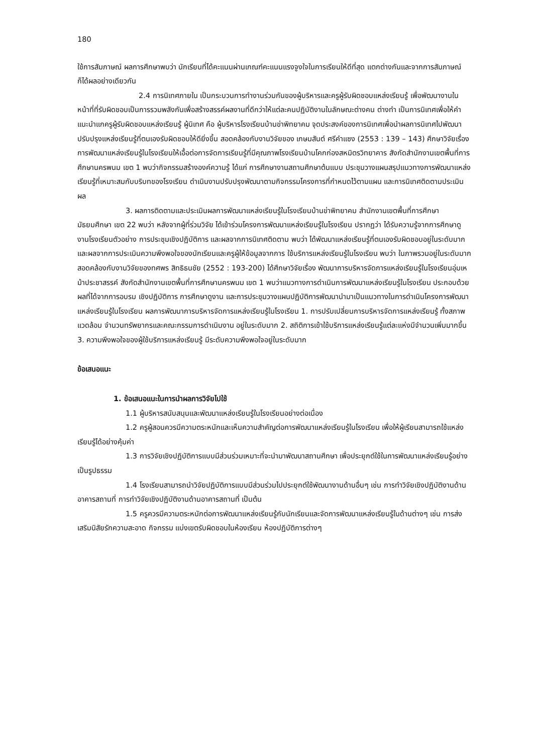180
ใช้การสัมภาษณ์ ผลการศึกษาพบว่า นักเรียนที่ได้คะแนนผ่านเกณฑ์คะแนนแรงจูงใจในการเรียนให้ดีที่สุด แตกต่างกันและจากการสัมภาษณ์ก็ได้ผลอย่างเดียวกัน
2.4 การนิเทศภายใน เป็นกระบวนการทำงานร่วมกันของผู้บริหารและครูผู้รับผิดชอบแหล่งเรียนรู้ เพื่อพัฒนางานในหน้าที่ที่รับผิดชอบเป็นการรวมพลังกันเพื่อสร้างสรรค์ผลงานที่ดีกว่าให้แต่ละคนปฏิบัติงานในลักษณะต่างคน ต่างทำ เป็นการนิเทศเพื่อให้คำแนะนำแกครูผู้รับผิดชอบแหล่งเรียนรู้ ผู้นิเทศ คือ ผู้บริหารโรงเรียนบ้านข่าพิทยาคม จุดประสงค์ของการนิเทศเพื่อนำผลการนิเทศไปพัฒนาปรับปรุงแหล่งเรียนรู้ที่ตนเองรับผิดชอบให้ดียิ่งขึ้น สอดคล้องกับงานวิจัยของ เกษมสันต์ ศรีคำแซง (2553 : 139 – 143) ศึกษาวิจัยเรื่อง การพัฒนาแหล่งเรียนรู้ในโรงเรียนให้เอื้อต่อการจัดการเรียนรู้ที่มีคุณภาพโรงเรียนบ้านโคกก่องสหมิตรวิทยาคาร สังกัดสำนักงานเขตพื้นที่การศึกษานครพนม เขต 1 พบว่ากิจกรรมสร้างองค์ความรู้ ได้แก่ การศึกษางานสถานศึกษาต้นแบบ ประชุมวางแผนสรุปแนวทางการพัฒนาแหล่งเรียนรู้ที่เหมาะสมกับบริบทของโรงเรียน ดำเนินงานปรับปรุงพัฒนาตามกิจกรรมโครงการที่กำหนดไว้ตามแผน และการนิเทศติดตามประเมินผล
3. ผลการติดตามและประเมินผลการพัฒนาแหล่งเรียนรู้ในโรงเรียนบ้านข่าพิทยาคม สำนักงานเขตพื้นที่การศึกษามัธยมศึกษา เขต 22 พบว่า หลังจากผู้ที่ร่วมวิจัย ได้เข้าร่วมโครงการพัฒนาแหล่งเรียนรู้ในโรงเรียน ปรากฏว่า ได้รับความรู้จากการศึกษาดูงานโรงเรียนตัวอย่าง การประชุมเชิงปฏิบัติการ และผลจากการนิเทศติดตาม พบว่า ได้พัฒนาแหล่งเรียนรู้ที่ตนเองรับผิดชอบอยู่ในระดับมากและผลจากการประเมินความพึงพอใจของนักเรียนและครูผู้ให้ข้อมูลจากการ ใช้บริการแหล่งเรียนรู้ในโรงเรียน พบว่า ในภาพรวมอยู่ในระดับมาก สอดคล้องกับงานวิจัยของทศพร สิทธิธนชัย (2552 : 193-200) ได้ศึกษาวิจัยเรื่อง พัฒนาการบริหารจัดการแหล่งเรียนรู้ในโรงเรียนอุ่มเหม้าประชาสรรค์ สังกัดสำนักงานเขตพื้นที่การศึกษานครพนม เขต 1 พบว่าแนวทางการดำเนินการพัฒนาแหล่งเรียนรู้ในโรงเรียน ประกอบด้วย ผลที่ได้จากการอบรม เชิงปฏิบัติการ การศึกษาดูงาน และการประชุมวางแผนปฏิบัติการพัฒนานำมาเป็นแนวทางในการดำเนินโครงการพัฒนา แหล่งเรียนรู้ในโรงเรียน ผลการพัฒนาการบริหารจัดการแหล่งเรียนรู้ในโรงเรียน 1. การปรับเปลี่ยนการบริหารจัดการแหล่งเรียนรู้ ทั้งสภาพแวดล้อม จำนวนทรัพยากรและคณะกรรมการดำเนินงาน อยู่ในระดับมาก 2. สถิติการเข้าใช้บริการแหล่งเรียนรู้แต่ละแห่งมีจำนวนเพิ่มมากขึ้น 3. ความพึงพอใจของผู้ใช้บริการแหล่งเรียนรู้ มีระดับความพึงพอใจอยู่ในระดับมาก
ข้อเสนอแนะ
1. ข้อเสนอแนะในการนำผลการวิจัยไปใช้
1.1 ผู้บริหารสนับสนุนและพัฒนาแหล่งเรียนรู้ในโรงเรียนอย่างต่อเนื่อง
1.2 ครูผู้สอนควรมีความตระหนักและเห็นความสำคัญต่อการพัฒนาแหล่งเรียนรู้ในโรงเรียน เพื่อให้ผู้เรียนสามารถใช้แหล่งเรียนรู้ได้อย่างคุ้มค่า
1.3 การวิจัยเชิงปฏิบัติการแบบมีส่วนร่วมเหมาะที่จะนำมาพัฒนาสถานศึกษา เพื่อประยุกต์ใช้ในการพัฒนาแหล่งเรียนรู้อย่างเป็นรูปธรรม
1.4 โรงเรียนสามารถนำวิจัยปฏิบัติการแบบมีส่วนร่วมไปประยุกต์ใช้พัฒนางานด้านอื่นๆ เช่น การทำวิจัยเชิงปฏิบัติงานด้านอาคารสถานที่ การทำวิจัยเชิงปฏิบัติงานด้านอาคารสถานที่ เป็นต้น
1.5 ครูควรมีความตระหนักต่อการพัฒนาแหล่งเรียนรู้กับนักเรียนและจัดการพัฒนาแหล่งเรียนรู้ในด้านต่างๆ เช่น การส่งเสริมนิสัยรักความสะอาด กิจกรรม แบ่งเขตรับผิดชอบในห้องเรียน ห้องปฏิบัติการต่างๆ